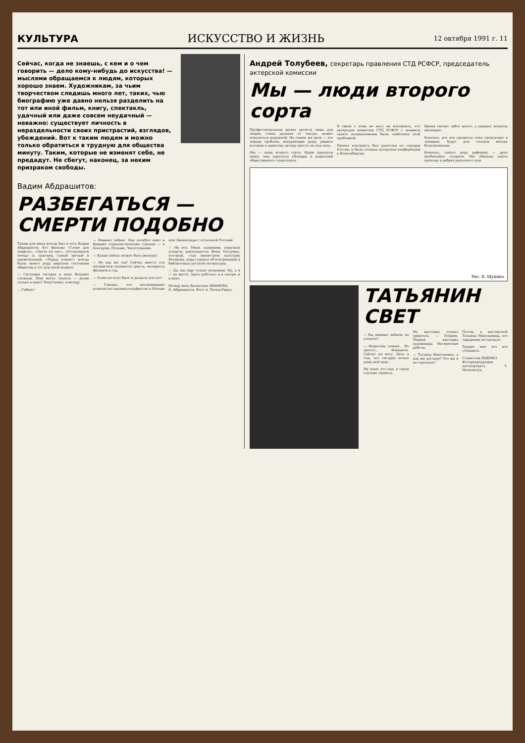КУЛЬТУРА ИСКУССТВО И ЖИЗНЬ 12 октября 1991 г. 11
Сейчас, когда не знаешь, с кем и о чем говорить — дело кому-нибудь до искусства! — мыслями обращаемся к людям, которых хорошо знаем. Художникам, за чьим творчеством следишь много лет, таких, чью биографию уже давно нельзя разделить на тот или иной фильм, книгу, спектакль, удачный или даже совсем неудачный — неважно: существует личность в нераздельности своих пристрастий, взглядов, убеждений. Вот к таким людям и можно только обратиться в трудную для общества минуту. Таким, которые не изменят себе, не предадут. Не сбегут, наконец, за неким призраком свободы.
Вадим Абдрашитов:
РАЗБЕГАТЬСЯ — СМЕРТИ ПОДОБНО
Таким для меня всегда был и есть Вадим Абдрашитов. Его фильмы «Слово для защиты», «Охота на лис», «Остановился поезд» и, наконец, самый зрелый и удивительный, «Парад планет» всегда были своего рода мерилом состояния общества в тот или иной момент.
— Ситуация сегодня в кино безумно сложная. Мне могут сказать — разве только в кино? Безусловно, повсюду.
— Гибнет!
— Именно гибнет. Как погибло кино в бывших социалистических странах — в Болгарии, Польше, Чехословакии.
— Какая сейчас может быть цензура!
— Ну как же так! Сейчас вместо сти пятидесяти снимается триста, четыреста фильмов в год.
— Разве не ясно было к развалу все это!
— Говорят, что несоизмеримо количество кинематографистов в Москве или Ленинграде с остальной Россией.
— Не все. Меня, например, поразили аспекты деятельности Иона Унгуряну, который, став министром культуры Молдовы, издал приказ об искоренении в библиотеках русской литературы.
— Да, мы еще только начинаем. Ну, а я — на месте. Здесь работаю, и в театре, и в кино.
Беседу вела Валентина ИВАНОВА.
В. Абдрашитов. Фото А. Тягны-Рядно.
Андрей Толубеев, секретарь правления СТД РСФСР, председатель актерской комиссии
Мы — люди второго сорта
Профессиональная жизнь артиста лишь для людей, очень далеких от театра, может показаться радужной. На самом же деле — это череда проблем, изнуряющих душу, решить которые в одиночку актеру просто не под силу.
Мы — люди второго сорта. Наши зарплаты ниже, чем зарплаты уборщиц и водителей общественного транспорта.
В связи с этим не могу не вспомнить, что актерская комиссия СТД РСФСР с момента своего возникновения была озабочена этой проблемой.
Проект контракта был разослан по городам России, и была созвана актерская конференция в Новосибирске.
Время таково: забот много, а решают вопросы неспешно.
Конечно, все эти процессы пока происходят в трещине, будут для театров весьма болезненными.
Конечно, такого рода реформы — дело необычайно сложное. Мы обязаны найти проходы в дебрях рыночного рая.
Рис. В. Щукина.
ТАТЬЯНИН СВЕТ
— Вы, видимо, забыли, не узнаете?
— Напротив, помню... Но просто... Извините. Сейчас не могу. Дело в том, что сегодня ночью умер мой муж...
Не знаю, кто как, в таких случаях теряюсь.
На выставку позвал приятель. — Пойдем. Первая выставка художницы. Интересные работы.
— Татьяна Николаевна, а как же договор? Что же я не спросила?
Потом, в мастерской Татьяны Николаевны, это ощущение не пропало.
Трудно мне это все сознавать.
Станислав ЯЦЕНКО.
Фоторепродукция автопортрета Т. Мельничук.